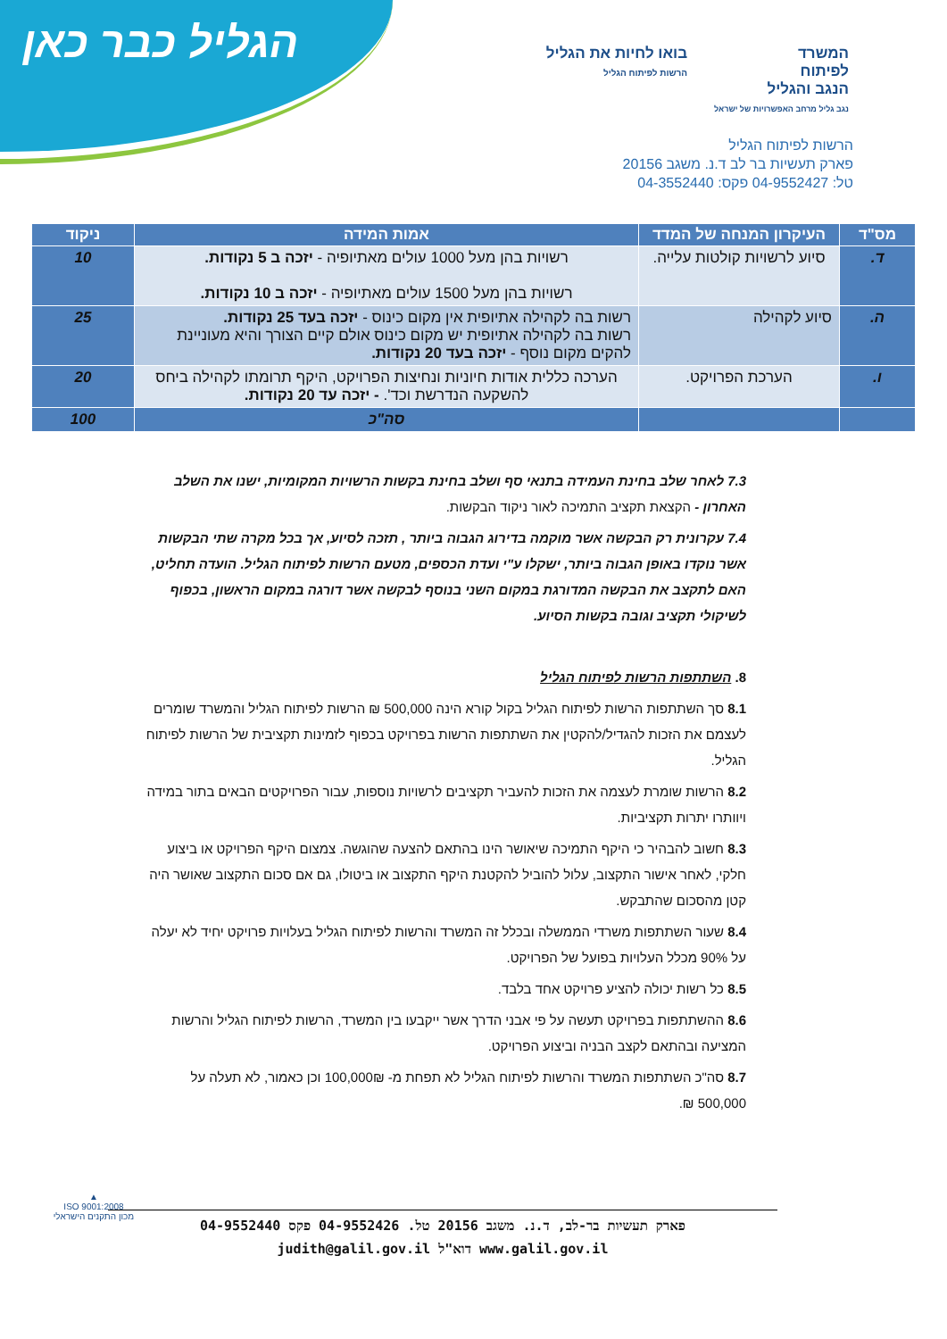הגליל כבר כאן
המשרד
לפיתוח
הנגב והגליל
נגב גליל מרחב האפשרויות של ישראל
בואו לחיות את הגליל
הרשות לפיתוח הגליל
הרשות לפיתוח הגליל
פארק תעשיות בר לב ד.נ. משגב 20156
טל: 04-9552427 פקס: 04-3552440
| מס"ד | העיקרון המנחה של המדד | אמות המידה | ניקוד |
| --- | --- | --- | --- |
| ד. | סיוע לרשויות קולטות עלייה. | רשויות בהן מעל 1000 עולים מאתיופיה - יזכה ב 5 נקודות. רשויות בהן מעל 1500 עולים מאתיופיה - יזכה ב 10 נקודות. | 10 |
| ה. | סיוע לקהילה | רשות בה לקהילה אתיופית אין מקום כינוס - יזכה בעד 25 נקודות. רשות בה לקהילה אתיופית יש מקום כינוס אולם קיים הצורך והיא מעוניינת להקים מקום נוסף - יזכה בעד 20 נקודות. | 25 |
| ו. | הערכת הפרויקט. | הערכה כללית אודות חיוניות ונחיצות הפרויקט, היקף תרומתו לקהילה ביחס להשקעה הנדרשת וכד'. - יזכה עד 20 נקודות. | 20 |
| | | סה"כ | 100 |
7.3 לאחר שלב בחינת העמידה בתנאי סף ושלב בחינת בקשות הרשויות המקומיות, ישנו את השלב האחרון - הקצאת תקציב התמיכה לאור ניקוד הבקשות.
7.4 עקרונית רק הבקשה אשר מוקמה בדירוג הגבוה ביותר , תזכה לסיוע, אך בכל מקרה שתי הבקשות אשר נוקדו באופן הגבוה ביותר, ישקלו ע"י ועדת הכספים, מטעם הרשות לפיתוח הגליל. הועדה תחליט, האם לתקצב את הבקשה המדורגת במקום השני בנוסף לבקשה אשר דורגה במקום הראשון, בכפוף לשיקולי תקציב וגובה בקשות הסיוע.
8. השתתפות הרשות לפיתוח הגליל
8.1 סך השתתפות הרשות לפיתוח הגליל בקול קורא הינה 500,000 ₪ הרשות לפיתוח הגליל והמשרד שומרים לעצמם את הזכות להגדיל/להקטין את השתתפות הרשות בפרויקט בכפוף לזמינות תקציבית של הרשות לפיתוח הגליל.
8.2 הרשות שומרת לעצמה את הזכות להעביר תקציבים לרשויות נוספות, עבור הפרויקטים הבאים בתור במידה ויוותרו יתרות תקציביות.
8.3 חשוב להבהיר כי היקף התמיכה שיאושר הינו בהתאם להצעה שהוגשה. צמצום היקף הפרויקט או ביצוע חלקי, לאחר אישור התקצוב, עלול להוביל להקטנת היקף התקצוב או ביטולו, גם אם סכום התקצוב שאושר היה קטן מהסכום שהתבקש.
8.4 שעור השתתפות משרדי הממשלה ובכלל זה המשרד והרשות לפיתוח הגליל בעלויות פרויקט יחיד לא יעלה על 90% מכלל העלויות בפועל של הפרויקט.
8.5 כל רשות יכולה להציע פרויקט אחד בלבד.
8.6 ההשתתפות בפרויקט תעשה על פי אבני הדרך אשר ייקבעו בין המשרד, הרשות לפיתוח הגליל והרשות המציעה ובהתאם לקצב הבניה וביצוע הפרויקט.
8.7 סה"כ השתתפות המשרד והרשות לפיתוח הגליל לא תפחת מ- 100,000₪ וכן כאמור, לא תעלה על 500,000 ₪.
פארק תעשיות בר-לב, ד.נ. משגב 20156 טל. 04-9552426 פקס 04-9552440
www.galil.gov.il דוא"ל judith@galil.gov.il
▲
ISO 9001:2008
מכון התקנים הישראלי